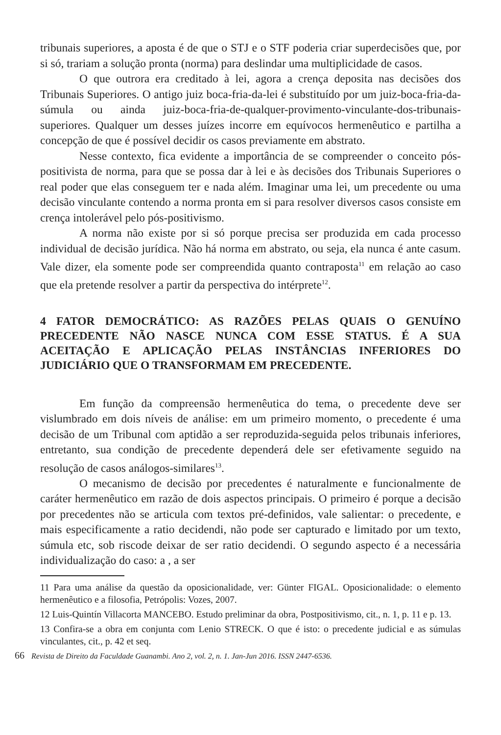tribunais superiores, a aposta é de que o STJ e o STF poderia criar superdecisões que, por si só, trariam a solução pronta (norma) para deslindar uma multiplicidade de casos.
O que outrora era creditado à lei, agora a crença deposita nas decisões dos Tribunais Superiores. O antigo juiz boca-fria-da-lei é substituído por um juiz-boca-fria-da-súmula ou ainda juiz-boca-fria-de-qualquer-provimento-vinculante-dos-tribunais-superiores. Qualquer um desses juízes incorre em equívocos hermenêutico e partilha a concepção de que é possível decidir os casos previamente em abstrato.
Nesse contexto, fica evidente a importância de se compreender o conceito pós-positivista de norma, para que se possa dar à lei e às decisões dos Tribunais Superiores o real poder que elas conseguem ter e nada além. Imaginar uma lei, um precedente ou uma decisão vinculante contendo a norma pronta em si para resolver diversos casos consiste em crença intolerável pelo pós-positivismo.
A norma não existe por si só porque precisa ser produzida em cada processo individual de decisão jurídica. Não há norma em abstrato, ou seja, ela nunca é ante casum. Vale dizer, ela somente pode ser compreendida quanto contraposta<sup>11</sup> em relação ao caso que ela pretende resolver a partir da perspectiva do intérprete<sup>12</sup>.
4 FATOR DEMOCRÁTICO: AS RAZÕES PELAS QUAIS O GENUÍNO PRECEDENTE NÃO NASCE NUNCA COM ESSE STATUS. É A SUA ACEITAÇÃO E APLICAÇÃO PELAS INSTÂNCIAS INFERIORES DO JUDICIÁRIO QUE O TRANSFORMAM EM PRECEDENTE.
Em função da compreensão hermenêutica do tema, o precedente deve ser vislumbrado em dois níveis de análise: em um primeiro momento, o precedente é uma decisão de um Tribunal com aptidão a ser reproduzida-seguida pelos tribunais inferiores, entretanto, sua condição de precedente dependerá dele ser efetivamente seguido na resolução de casos análogos-similares<sup>13</sup>.
O mecanismo de decisão por precedentes é naturalmente e funcionalmente de caráter hermenêutico em razão de dois aspectos principais. O primeiro é porque a decisão por precedentes não se articula com textos pré-definidos, vale salientar: o precedente, e mais especificamente a ratio decidendi, não pode ser capturado e limitado por um texto, súmula etc, sob riscode deixar de ser ratio decidendi. O segundo aspecto é a necessária individualização do caso: a , a ser
11 Para uma análise da questão da oposicionalidade, ver: Günter FIGAL. Oposicionalidade: o elemento hermenêutico e a filosofia, Petrópolis: Vozes, 2007.
12 Luis-Quintín Villacorta MANCEBO. Estudo preliminar da obra, Postpositivismo, cit., n. 1, p. 11 e p. 13.
13 Confira-se a obra em conjunta com Lenio STRECK. O que é isto: o precedente judicial e as súmulas vinculantes, cit., p. 42 et seq.
66 Revista de Direito da Faculdade Guanambi. Ano 2, vol. 2, n. 1. Jan-Jun 2016. ISSN 2447-6536.